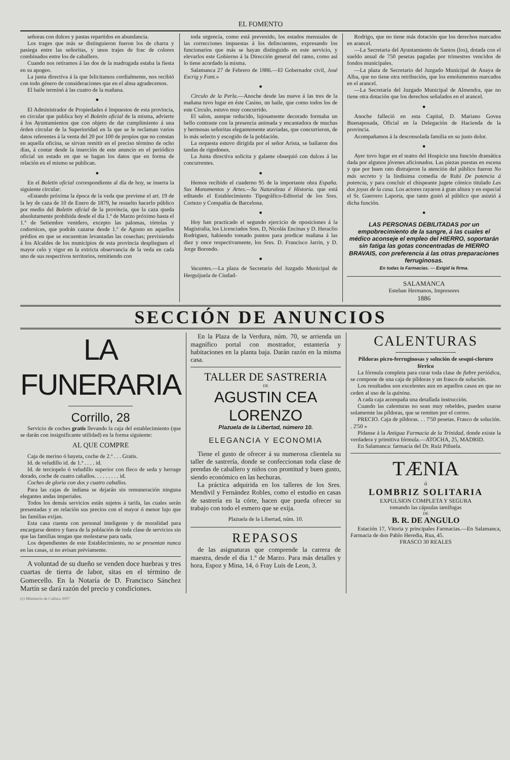EL FOMENTO
señoras con dulces y pastas repartidos en abundancia.
Los trages que más se distinguieron fueron los de charra y pasiega entre las señoritas, y unos trajes de frac de colores combinados entre los de caballero.
Cuando nos retiramos á las dos de la madrugada estaba la fiesta en su apogeo.
La junta directiva á la que felicitamos cordialmente, nos recibió con todo género de consideraciones que en el alma agradecemos.
El baile terminó á las cuatro de la mañana.
●
El Administrador de Propiedades é Impuestos de esta provincia, en circular que publica hoy el Boletin oficial de la misma, advierte á los Ayuntamientos que con objeto de dar cumplimiento á una órden circular de la Superioridad en la que se le reclaman varios datos referentes á la venta del 20 por 100 de propios que no constan en aquella oficina, se sirvan remitir en el preciso término de ocho dias, á contar desde la inserción de este anuncio en el periódico oficial un estado en que se hagan los datos que en forma de relación en el mismo se publican.
●
En el Boletin oficial correspondiente al día de hoy, se inserta la siguiente circular:
«Estando próxima la época de la veda que previene el art. 19 de la ley de caza de 10 de Enero de 1879, he resuelto hacerlo público por medio del Boletin oficial de la provincia, que la caza queda absolutamente prohibida desde el dia 1.º de Marzo próximo hasta el 1.º de Setiembre venidero, excepto las palomas, tórtolas y codornices, que podrán cazarse desde 1.º de Agosto en aquellos prédios en que se encuentran levantadas las cosechas; previniendo á los Alcaldes de los municipios de esta provincia desplieguen el mayor celo y vigor en la extricta observancia de la veda en cada uno de sus respectivos territorios, remitiendo con
toda urgencia, como está prevenido, los estados mensuales de las correcciones impuestas á los delincuentes, expresando los funcionarios que más se hayan distinguido en este servicio, y elevarlos este Gobierno á la Dirección general del ramo, como así lo tiene acordado la misma.
Salamanca 27 de Febrero de 1886.—El Gobernador civil, José Escrig y Font.»
●
Circulo de la Perla.—Anoche desde las nueve á las tres de la mañana tuvo lugar en éste Casino, un baile, que como todos los de este Circulo, estuvo muy concurrido.
El salon, aunque reducido, lujosamente decorado formaba un bello contraste con la presencia animada y encantadora de muchas y hermosas señoritas elegantemente ataviadas, que concurrieron, de lo más selecto y escogido de la población.
La orquesta estuvo dirigida por el señor Arista, se bailaron dos tandas de rigodones.
La Junta directiva solicita y galante obsequió con dulces á las concurrentes.
●
Hemos recibido el cuaderno 95 de la importante obra España. Sus Monumentos y Artes.—Su Naturaleza é Historia. que está editando el Establecimiento Tipográfico-Editorial de los Sres. Cortezo y Compañia de Barcelona.
●
Hoy han practicado el segundo ejercicio de oposiciones á la Magistralia, los Licenciados Sres. D, Nicolás Encinas y D. Heraclio Rodriguez, habiendo tomado puntos para predicar mañana á las diez y once respectivamente, los Sres. D. Francisco Jarrin, y D. Jorge Borondo.
●
Vacantes.—La plaza de Secretario del Juzgado Municipal de Herguijuela de Ciudad-
Rodrigo, que no tiene más dotación que los derechos marcados en arancel.
—La Secretaria del Ayuntamiento de Santos (los), dotada con el sueldo anual de 750 pesetas pagadas por trimestres vencidos de fondos municipales.
—La plaza de Secretario del Juzgado Municipal de Anaya de Alba, que no tiene otra retribución, que los emolumentos marcados en el arancel.
—La Secretaría del Juzgado Municipal de Almendra, que no tiene otra dotación que los derechos señalados en el arancel.
●
Anoche falleció en esta Capital, D. Mariano Govea Buenaposada, Oficial en la Delegación de Hacienda de la provincia.
Acompañamos á la desconsolada familia en su justo dolor.
●
Ayer tuvo lugar en el teatro del Hospicio una función dramática dada por algunos jóvenes aficionados. Las piezas puestas en escena y que por buen rato distrajeron la atención del público fueron No más secreto y la lindisima comedia de Rubí De potencia á potencia, y para concluir el chispeante jugete cómico titulado Las dos joyas de la casa. Los actores rayaron á gran altura y en especial el Sr. Guerrero Laporta, que tanto gustó al público que asistió á dicha función.
●
LAS PERSONAS DEBILITADAS por un empobrecimiento de la sangre, á las cuales el médico aconseje el empleo del HIERRO, soportarán sin fatiga las gotas concentradas de HIERRO BRAVAIS, con preferencia á las otras preparaciones ferruginosas.
En todas la Farmacias. — Exigid la firma.
SALAMANCA
Esteban Hermanos, Impresores
1886
SECCIÓN DE ANUNCIOS
LA FUNERARIA
Corrillo, 28
Servicio de coches gratis llevando la caja del establecimiento (que se darán con insignificante utilidad) en la forma siguiente:
AL QUE COMPRE
Caja de merino ó bayeta, coche de 2.ª . . . Gratis.
Id. de veludillo id. de 1.ª . . . . id.
Id. de terciopelo ó veludillo superior con fleco de seda y herrage dorado, coche de cuatro caballos. . . . . . . . . id.
Coches de gloria con dos y cuatro caballos.
Para las cajas de indiana se dejarán sin remuneración ninguna elegantes andas imperiales.
Todos los demás servicios están sujetos á tarifa, las cuales serán presentadas y en relación sus precios con el mayor ó menor lujo que las familias exijan.
Esta casa cuenta con personal inteligente y de moralidad para encargarse dentro y fuera de la población de toda clase de servicios sin que las familias tengan que molestarse para nada.
Los dependientes de este Establecimiento, no se presentan nunca en las casas, si no avisan préviamente.
A voluntad de su dueño se venden doce huebras y tres cuartas de tierra de labor, sitas en el término de Gomecello. En la Notaría de D. Francisco Sánchez Martín se dará razón del precio y condiciones.
En la Plaza de la Verdura, núm. 70, se arrienda un magnífico portal con mostrador, estantería y habitaciones en la planta baja. Darán razón en la misma casa.
TALLER DE SASTRERIA
DE
AGUSTIN CEA LORENZO
Plazuela de la Libertad, número 10.
ELEGANCIA Y ECONOMIA
Tiene el gusto de ofrecer á su numerosa clientela su taller de sastrería, donde se confeccionan toda clase de prendas de caballero y niños con prontitud y buen gusto, siendo económico en las hechuras.
La práctica adquirida en los talleres de los Sres. Mendivil y Fernández Robles, como el estudio en casas de sastrería en la córte, hacen que pueda ofrecer su trabajo con todo el esmero que se exija.
Plazuela de la Libertad, núm. 10.
REPASOS
de las asignaturas que comprende la carrera de maestra, desde el dia 1.º de Marzo. Para más detalles y hora, Espoz y Mina, 14, ó Fray Luis de Leon, 3.
CALENTURAS
Pildoras picro-ferruginosas y solución de sesqui-cloruro férrico
La fórmula completa para curar toda clase de fiebre periódica, se compone de una caja de píldoras y un frasco de solución.
Los resultados son excelentes aun en aquellos casos en que no ceden al uso de la quinina.
A cada caja acompaña una detallada instrucción.
Cuando las calenturas no sean muy rebeldes, pueden usarse solamemte las píldoras, que se remiten por el correo.
PRECIO. Caja de píldoras. . . 7'50 pesetas. Frasco de solución. . 2'50 »
Pídanse á la Antigua Farmacia de la Trinidad, donde existe la verdadera y primitiva fórmula.—ATOCHA, 25, MADRID.
En Salamanca: farmacia del Dr. Ruiz Piñuela.
TÆNIA
ó
LOMBRIZ SOLITARIA
EXPULSION COMPLETA Y SEGURA
tomando las cápsulas tænífugas
DE
B. R. DE ANGULO
Estación 17, Vitoria y principales Farmacias.—En Salamanca, Farmacia de don Pablo Heredia, Rua, 45.
FRASCO 30 REALES
(c) Ministerio de Cultura 2007